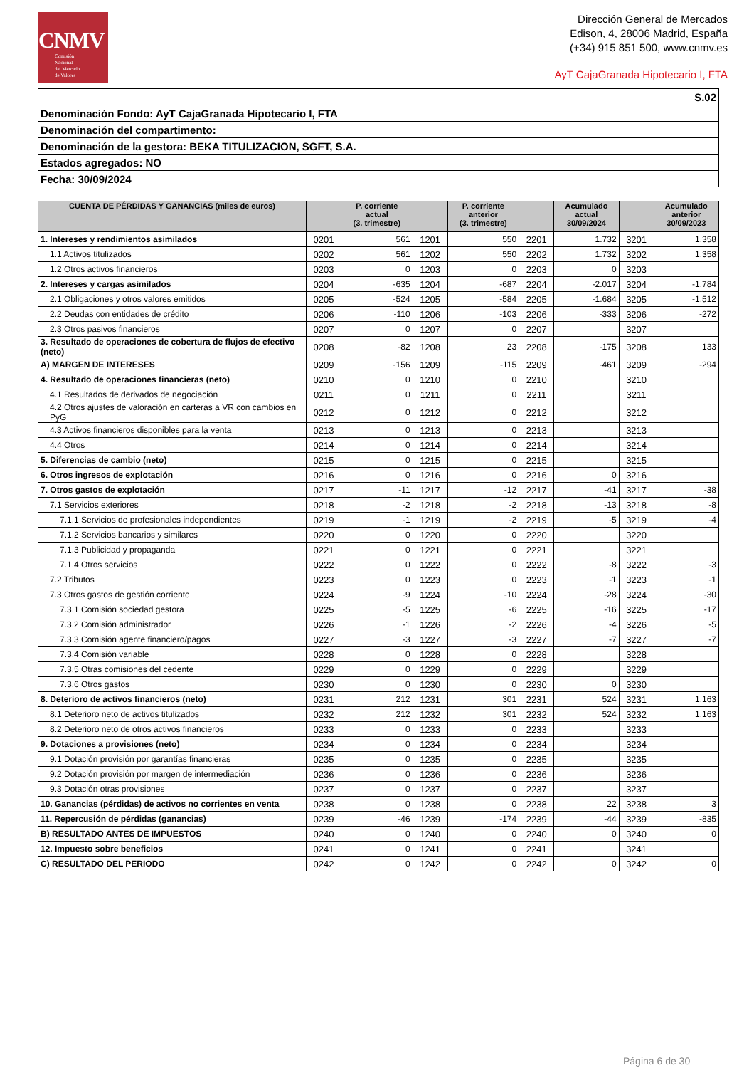CNMV
Comisión
Nacional
del Mercado
de Valores
Dirección General de Mercados
Edison, 4, 28006 Madrid, España
(+34) 915 851 500, www.cnmv.es
AyT CajaGranada Hipotecario I, FTA
| S.02 |
| Denominación Fondo: AyT CajaGranada Hipotecario I, FTA |
| Denominación del compartimento: |
| Denominación de la gestora: BEKA TITULIZACION, SGFT, S.A. |
| Estados agregados: NO |
| Fecha: 30/09/2024 |
| CUENTA DE PÉRDIDAS Y GANANCIAS (miles de euros) | | P. corriente actual (3. trimestre) | | P. corriente anterior (3. trimestre) | | Acumulado actual 30/09/2024 | | Acumulado anterior 30/09/2023 |
| --- | --- | --- | --- | --- | --- | --- | --- | --- |
| 1. Intereses y rendimientos asimilados | 0201 | 561 | 1201 | 550 | 2201 | 1.732 | 3201 | 1.358 |
| 1.1 Activos titulizados | 0202 | 561 | 1202 | 550 | 2202 | 1.732 | 3202 | 1.358 |
| 1.2 Otros activos financieros | 0203 | 0 | 1203 | 0 | 2203 | 0 | 3203 | |
| 2. Intereses y cargas asimilados | 0204 | -635 | 1204 | -687 | 2204 | -2.017 | 3204 | -1.784 |
| 2.1 Obligaciones y otros valores emitidos | 0205 | -524 | 1205 | -584 | 2205 | -1.684 | 3205 | -1.512 |
| 2.2 Deudas con entidades de crédito | 0206 | -110 | 1206 | -103 | 2206 | -333 | 3206 | -272 |
| 2.3 Otros pasivos financieros | 0207 | 0 | 1207 | 0 | 2207 | | 3207 | |
| 3. Resultado de operaciones de cobertura de flujos de efectivo (neto) | 0208 | -82 | 1208 | 23 | 2208 | -175 | 3208 | 133 |
| A) MARGEN DE INTERESES | 0209 | -156 | 1209 | -115 | 2209 | -461 | 3209 | -294 |
| 4. Resultado de operaciones financieras (neto) | 0210 | 0 | 1210 | 0 | 2210 | | 3210 | |
| 4.1 Resultados de derivados de negociación | 0211 | 0 | 1211 | 0 | 2211 | | 3211 | |
| 4.2 Otros ajustes de valoración en carteras a VR con cambios en PyG | 0212 | 0 | 1212 | 0 | 2212 | | 3212 | |
| 4.3 Activos financieros disponibles para la venta | 0213 | 0 | 1213 | 0 | 2213 | | 3213 | |
| 4.4 Otros | 0214 | 0 | 1214 | 0 | 2214 | | 3214 | |
| 5. Diferencias de cambio (neto) | 0215 | 0 | 1215 | 0 | 2215 | | 3215 | |
| 6. Otros ingresos de explotación | 0216 | 0 | 1216 | 0 | 2216 | 0 | 3216 | |
| 7. Otros gastos de explotación | 0217 | -11 | 1217 | -12 | 2217 | -41 | 3217 | -38 |
| 7.1 Servicios exteriores | 0218 | -2 | 1218 | -2 | 2218 | -13 | 3218 | -8 |
| 7.1.1 Servicios de profesionales independientes | 0219 | -1 | 1219 | -2 | 2219 | -5 | 3219 | -4 |
| 7.1.2 Servicios bancarios y similares | 0220 | 0 | 1220 | 0 | 2220 | | 3220 | |
| 7.1.3 Publicidad y propaganda | 0221 | 0 | 1221 | 0 | 2221 | | 3221 | |
| 7.1.4 Otros servicios | 0222 | 0 | 1222 | 0 | 2222 | -8 | 3222 | -3 |
| 7.2 Tributos | 0223 | 0 | 1223 | 0 | 2223 | -1 | 3223 | -1 |
| 7.3 Otros gastos de gestión corriente | 0224 | -9 | 1224 | -10 | 2224 | -28 | 3224 | -30 |
| 7.3.1 Comisión sociedad gestora | 0225 | -5 | 1225 | -6 | 2225 | -16 | 3225 | -17 |
| 7.3.2 Comisión administrador | 0226 | -1 | 1226 | -2 | 2226 | -4 | 3226 | -5 |
| 7.3.3 Comisión agente financiero/pagos | 0227 | -3 | 1227 | -3 | 2227 | -7 | 3227 | -7 |
| 7.3.4 Comisión variable | 0228 | 0 | 1228 | 0 | 2228 | | 3228 | |
| 7.3.5 Otras comisiones del cedente | 0229 | 0 | 1229 | 0 | 2229 | | 3229 | |
| 7.3.6 Otros gastos | 0230 | 0 | 1230 | 0 | 2230 | 0 | 3230 | |
| 8. Deterioro de activos financieros (neto) | 0231 | 212 | 1231 | 301 | 2231 | 524 | 3231 | 1.163 |
| 8.1 Deterioro neto de activos titulizados | 0232 | 212 | 1232 | 301 | 2232 | 524 | 3232 | 1.163 |
| 8.2 Deterioro neto de otros activos financieros | 0233 | 0 | 1233 | 0 | 2233 | | 3233 | |
| 9. Dotaciones a provisiones (neto) | 0234 | 0 | 1234 | 0 | 2234 | | 3234 | |
| 9.1 Dotación provisión por garantías financieras | 0235 | 0 | 1235 | 0 | 2235 | | 3235 | |
| 9.2 Dotación provisión por margen de intermediación | 0236 | 0 | 1236 | 0 | 2236 | | 3236 | |
| 9.3 Dotación otras provisiones | 0237 | 0 | 1237 | 0 | 2237 | | 3237 | |
| 10. Ganancias (pérdidas) de activos no corrientes en venta | 0238 | 0 | 1238 | 0 | 2238 | 22 | 3238 | 3 |
| 11. Repercusión de pérdidas (ganancias) | 0239 | -46 | 1239 | -174 | 2239 | -44 | 3239 | -835 |
| B) RESULTADO ANTES DE IMPUESTOS | 0240 | 0 | 1240 | 0 | 2240 | 0 | 3240 | 0 |
| 12. Impuesto sobre beneficios | 0241 | 0 | 1241 | 0 | 2241 | | 3241 | |
| C) RESULTADO DEL PERIODO | 0242 | 0 | 1242 | 0 | 2242 | 0 | 3242 | 0 |
Página 6 de 30